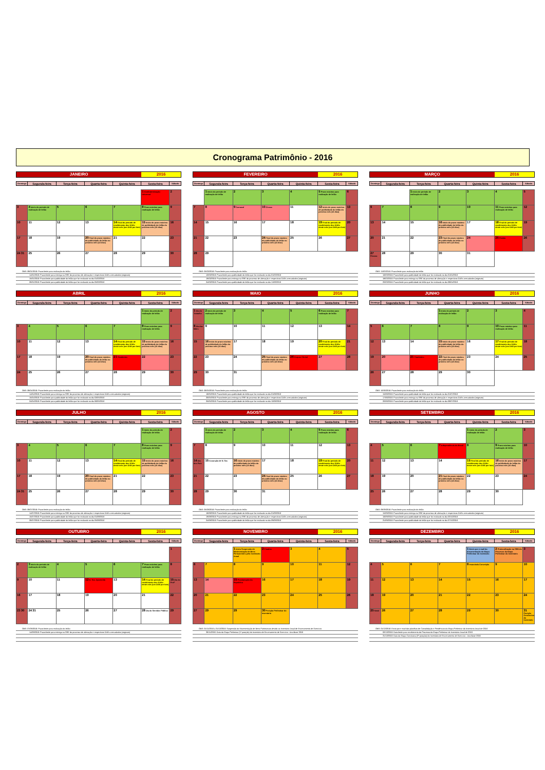Cronograma Patrimônio - 2016
JANEIRO 2016
| Domingo | Segunda-feira | Terça-feira | Quarta-feira | Quinta-feira | Sexta-feira | Sábado |
| --- | --- | --- | --- | --- | --- | --- |
| | | | | | 1 Confraternização Universal | 2 |
| 3 | 4 Início do período de realização de leilão | 5 | 6 | 7 | 8 Prazo máximo para realização de leilão | 9 |
| 10 | 11 | 12 | 13 | 14 Final do período de recebimento dos DAEs deste mês (um DAE por lote) | 15 Início do prazo máximo de publicidade do leilão do próximo mês (15 dias) | 16 |
| 17 | 18 | 19 | 20 Final do prazo máximo de publicidade do leilão no próximo mês (15 dias) | 21 | 22 | 23 |
| 24 31 | 25 | 26 | 27 | 28 | 29 | 30 |
OBS: 08/01/2016: Prazo-limite para realização do leilão
14/01/2016: Prazo-limite para entrega na SRE do processo de alienação e respectivos DAEs arrecadados (originais)
15/01/2016: Prazo-limite para publicidade do leilão que for realizado no dia 01/02/2016
20/01/2016: Prazo-limite para publicidade do leilão que for realizado no dia 05/02/2016
FEVEREIRO 2016
| Domingo | Segunda-feira | Terça-feira | Quarta-feira | Quinta-feira | Sexta-feira | Sábado |
| --- | --- | --- | --- | --- | --- | --- |
| | 1 Início do período de realização de leilão | 2 | 3 | 4 | 5 Prazo máximo para realização de leilão | 6 |
| 7 | 8 | 9 Carnaval | 10 Cinzas | 11 | 12 Início do prazo máximo de publicidade do leilão do próximo mês (15 dias) | 13 |
| 14 | 15 | 16 | 17 | 18 | 19 Final do período de recebimento dos DAEs deste mês (um DAE por lote) | 20 |
| 21 | 22 | 23 | 24 Final do prazo máximo de publicidade do leilão no próximo mês (15 dias) | 25 | 26 | 27 |
| 28 | 29 | | | | | |
OBS: 05/02/2016: Prazo-limite para realização do leilão
12/02/2016: Prazo-limite para publicidade do leilão que for realizado no dia 01/03/2016
19/02/2016: Prazo-limite para entrega na SRE do processo de alienação e respectivos DAEs arrecadados (originais)
24/02/2016: Prazo-limite para publicidade do leilão que for realizado no dia 11/03/2016
MARÇO 2016
| Domingo | Segunda-feira | Terça-feira | Quarta-feira | Quinta-feira | Sexta-feira | Sábado |
| --- | --- | --- | --- | --- | --- | --- |
| | | 1 Início do período de realização de leilão | 2 | 3 | 4 | 5 |
| 6 | 7 | 8 | 9 | 10 | 11 Prazo máximo para realização de leilão | 12 |
| 13 | 14 | 15 | 16 Início do prazo máximo de publicidade do leilão do próximo mês (15 dias) | 17 | 18 Final do período de recebimento dos DAEs deste mês (um DAE por lote) | 19 |
| 20 | 21 | 22 | 23 Final do prazo máximo de publicidade do leilão no próximo mês (15 dias) | 24 | 25 Paixão | 26 |
| 27 Páscoa | 28 | 29 | 30 | 31 | | |
OBS: 11/03/2016: Prazo-limite para realização do leilão
16/03/2016: Prazo-limite para publicidade do leilão que for realizado no dia 01/04/2016
18/03/2016: Prazo-limite para entrega na SRE do processo de alienação e respectivos DAEs arrecadados (originais)
23/03/2016: Prazo-limite para publicidade do leilão que for realizado no dia 08/04/2016
ABRIL 2016
| Domingo | Segunda-feira | Terça-feira | Quarta-feira | Quinta-feira | Sexta-feira | Sábado |
| --- | --- | --- | --- | --- | --- | --- |
| | | | | | 1 Início do período de realização de leilão | 2 |
| 3 | 4 | 5 | 6 | 7 | 8 Prazo máximo para realização de leilão | 9 |
| 10 | 11 | 12 | 13 | 14 Final do período de recebimento dos DAEs deste mês (um DAE por lote) | 15 Início do prazo máximo de publicidade do leilão do próximo mês (15 dias) | 16 |
| 17 | 18 | 19 | 20 Final do prazo máximo de publicidade do leilão no próximo mês (15 dias) | 21 Tiradentes | 22 | 23 |
| 24 | 25 | 26 | 27 | 28 | 29 | 30 |
OBS: 08/04/2016: Prazo-limite para realização do leilão
14/04/2016: Prazo-limite para entrega na SRE do processo de alienação e respectivos DAEs arrecadados (originais)
15/04/2016: Prazo-limite para publicidade do leilão que for realizado no dia 02/05/2016
24/04/2016: Prazo-limite para publicidade do leilão que for realizado no dia 06/05/2016
MAIO 2016
| Domingo | Segunda-feira | Terça-feira | Quarta-feira | Quinta-feira | Sexta-feira | Sábado |
| --- | --- | --- | --- | --- | --- | --- |
| 1 Dia do Trabalho | 2 Início do período de realização de leilão | 3 | 4 | 5 | 6 Prazo máximo para realização de leilão | 7 |
| 8 Dia das Mães | 9 | 10 | 11 | 12 | 13 | 14 |
| 15 | 16 Início do prazo máximo de publicidade do leilão do próximo mês (15 dias) | 17 | 18 | 19 | 20 Final do período de recebimento dos DAEs deste mês (um DAE por lote) | 21 |
| 22 | 23 | 24 | 25 Final do prazo máximo de publicidade do leilão no próximo mês (15 dias) | 26 Corpus Christi | 27 | 28 |
| 29 | 30 | 31 | | | | |
OBS: 06/05/2016: Prazo-limite para realização do leilão
16/05/2016: Prazo-limite para publicidade do leilão que for realizado no dia 01/06/2016
20/05/2016: Prazo-limite para entrega na SRE do processo de alienação e respectivos DAEs arrecadados (originais)
25/05/2016: Prazo-limite para publicidade do leilão que for realizado no dia 10/06/2016
JUNHO 2016
| Domingo | Segunda-feira | Terça-feira | Quarta-feira | Quinta-feira | Sexta-feira | Sábado |
| --- | --- | --- | --- | --- | --- | --- |
| | | | 1 Início do período de realização de leilão | 2 | 3 | 4 |
| 5 | 6 | 7 | 8 | 9 | 10 Prazo máximo para realização de leilão | 11 |
| 12 | 13 | 14 | 15 Início do prazo máximo de publicidade do leilão do próximo mês (15 dias) | 16 | 17 Final do período de recebimento dos DAEs deste mês (um DAE por lote) | 18 |
| 19 | 20 | 21 Tiradentes | 22 Final do prazo máximo de publicidade do leilão no próximo mês (15 dias) | 23 | 24 | 25 |
| 26 | 27 | 28 | 29 | 30 | | |
OBS: 10/06/2016: Prazo-limite para realização do leilão
15/06/2016: Prazo-limite para publicidade do leilão que for realizado no dia 01/07/2016
17/06/2016: Prazo-limite para entrega na SRE do processo de alienação e respectivos DAEs arrecadados (originais)
22/06/2016: Prazo-limite para publicidade do leilão que for realizado no dia 08/07/2016
JULHO 2016
| Domingo | Segunda-feira | Terça-feira | Quarta-feira | Quinta-feira | Sexta-feira | Sábado |
| --- | --- | --- | --- | --- | --- | --- |
| | | | | | 1 Início do período de realização de leilão | 2 |
| 3 | 4 | 5 | 6 | 7 | 8 Prazo máximo para realização de leilão | 9 |
| 10 | 11 | 12 | 13 | 14 Final do período de recebimento dos DAEs deste mês (um DAE por lote) | 15 Início do prazo máximo de publicidade do leilão do próximo mês (15 dias) | 16 |
| 17 | 18 | 19 | 20 Final do prazo máximo de publicidade do leilão no próximo mês (15 dias) | 21 | 22 | 23 |
| 24 31 | 25 | 26 | 27 | 28 | 29 | 30 |
OBS: 08/07/2016: Prazo-limite para realização do leilão
14/07/2016: Prazo-limite para entrega na SRE do processo de alienação e respectivos DAEs arrecadados (originais)
15/07/2016: Prazo-limite para publicidade do leilão que for realizado no dia 01/08/2016
20/07/2016: Prazo-limite para publicidade do leilão que for realizado no dia 05/08/2016
AGOSTO 2016
| Domingo | Segunda-feira | Terça-feira | Quarta-feira | Quinta-feira | Sexta-feira | Sábado |
| --- | --- | --- | --- | --- | --- | --- |
| | 1 Início do período de realização de leilão | 2 | 3 | 4 | 5 Prazo máximo para realização de leilão | 6 |
| 7 | 8 | 9 | 10 | 11 | 12 | 13 |
| 14 Dia dos Pais | 15 Assunção de N. Sra | 16 Início do prazo máximo de publicidade do leilão do próximo mês (15 dias) | 17 | 18 | 19 Final do período de recebimento dos DAEs deste mês (um DAE por lote) | 20 |
| 21 | 22 | 23 | 24 Final do prazo máximo de publicidade do leilão no próximo mês (15 dias) | 25 | 26 | 27 |
| 28 | 29 | 30 | 31 | | | |
OBS: 05/08/2016: Prazo-limite para realização do leilão
16/08/2016: Prazo-limite para publicidade do leilão que for realizado no dia 01/09/2016
19/08/2016: Prazo-limite para entrega na SRE do processo de alienação e respectivos DAEs arrecadados (originais)
24/08/2016: Prazo-limite para publicidade do leilão que for realizado no dia 09/09/2016
SETEMBRO 2016
| Domingo | Segunda-feira | Terça-feira | Quarta-feira | Quinta-feira | Sexta-feira | Sábado |
| --- | --- | --- | --- | --- | --- | --- |
| | | | | 1 Início do período de realização de leilão | 2 | 3 |
| 4 | 5 | 6 | 7 Independência do Brasil | 8 | 9 Prazo máximo para realização de leilão | 10 |
| 11 | 12 | 13 | 14 | 15 Final do período de recebimento dos DAEs deste mês (um DAE por lote) | 16 Início do prazo máximo de publicidade do leilão do próximo mês (15 dias) | 17 |
| 18 | 19 | 20 | 21 Final do prazo máximo de publicidade do leilão no próximo mês (15 dias) | 22 | 23 | 24 |
| 25 | 26 | 27 | 28 | 29 | 30 | |
OBS: 09/09/2016: Prazo-limite para realização do leilão
15/09/2016: Prazo-limite para entrega na SRE do processo de alienação e respectivos DAEs arrecadados (originais)
16/09/2016: Prazo-limite para publicidade do leilão que for realizado no dia 03/10/2016
21/09/2016: Prazo-limite para publicidade do leilão que for realizado no dia 07/10/2016
OUTUBRO 2016
| Domingo | Segunda-feira | Terça-feira | Quarta-feira | Quinta-feira | Sexta-feira | Sábado |
| --- | --- | --- | --- | --- | --- | --- |
| | | | | | | 1 |
| 2 | 3 Início do período de realização de leilão | 4 | 5 | 6 | 7 Prazo máximo para realização de leilão | 8 |
| 9 | 10 | 11 | 12 N. Sra. Aparecida | 13 | 14 Final do período de recebimento dos DAEs deste mês (um DAE por lote) | 15 Dia do Profº |
| 16 | 17 | 18 | 19 | 20 | 21 | 22 |
| 23 30 | 24 31 | 25 | 26 | 27 | 28 Dia do Servidor Público | 29 |
OBS: 07/09/2016: Prazo-limite para realização do leilão
14/09/2016: Prazo-limite para entrega na SRE do processo de alienação e respectivos DAEs arrecadados (originais)
NOVEMBRO 2016
| Domingo | Segunda-feira | Terça-feira | Quarta-feira | Quinta-feira | Sexta-feira | Sábado |
| --- | --- | --- | --- | --- | --- | --- |
| | | 1 Início Suspensão de Movimentação de Bens Permanentes pelo Inventário Anual | 2 Finados | 3 | 4 | 5 |
| 6 | 7 | 8 | 9 | 10 | 11 | 12 |
| 13 | 14 | 15 Proclamação da República | 16 | 17 | 18 | 19 |
| 20 | 21 | 22 | 23 | 24 | 25 | 26 |
| 27 | 29 | 29 | 30 Posição Preliminar do Inventário | | | |
OBS: 01/11/2016 a 31/12/2016: Suspensão da Movimentação de Bens Patrimoniais devido ao Inventário Anual de Encerramento de Exercício
30/11/2016: Data da Etapa Preliminar (1ª posição) do Inventário de Encerramento de Exercício - Ano-Base 2016
DEZEMBRO 2016
| Domingo | Segunda-feira | Terça-feira | Quarta-feira | Quinta-feira | Sexta-feira | Sábado |
| --- | --- | --- | --- | --- | --- | --- |
| | | | | 1 Envio por e-mail da documentação da Etapa Preliminar do Inventário | 2 Protocolização na SRE do Processo da Etapa Preliminar do Inventário | 3 |
| 4 | 5 | 6 | 7 | 8 Imaculada Conceição | 9 | 10 |
| 11 | 12 | 13 | 14 | 15 | 16 | 17 |
| 18 | 19 | 20 | 21 | 22 | 23 | 24 |
| 25 Natal | 26 | 27 | 28 | 29 | 30 | 31 Posição Conclusiva do Inventário |
OBS: 01/12/2016: Envio por e-mail das planilhas de Consolidação e Pendências da Etapa Preliminar do Inventário Anual de 2016
02/12/2016: Data-limite para recebimento do Processo da Etapa Preliminar do Inventário Anual de 2016
31/12/2016: Data da Etapa Conclusiva (2ª posição) do Inventário de Encerramento de Exercício - Ano-Base 2016